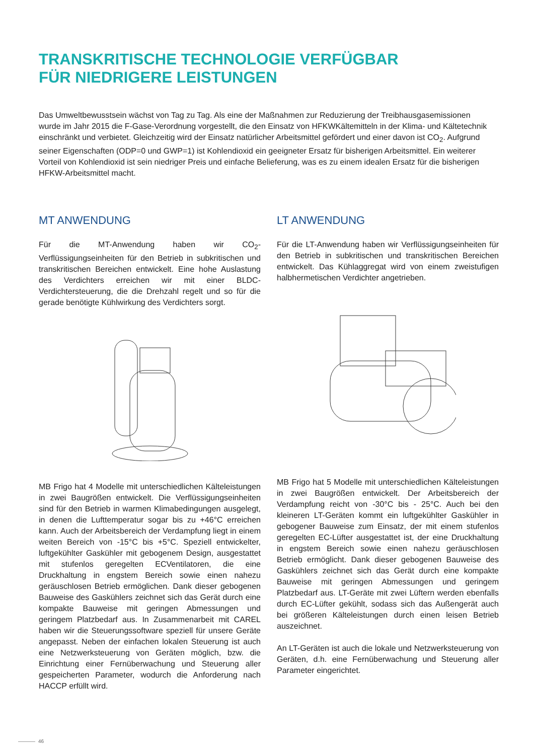TRANSKRITISCHE TECHNOLOGIE VERFÜGBAR
FÜR NIEDRIGERE LEISTUNGEN
Das Umweltbewusstsein wächst von Tag zu Tag. Als eine der Maßnahmen zur Reduzierung der Treibhausgasemissionen wurde im Jahr 2015 die F-Gase-Verordnung vorgestellt, die den Einsatz von HFKWKältemitteln in der Klima- und Kältetechnik einschränkt und verbietet. Gleichzeitig wird der Einsatz natürlicher Arbeitsmittel gefördert und einer davon ist CO<sub>2</sub>. Aufgrund seiner Eigenschaften (ODP=0 und GWP=1) ist Kohlendioxid ein geeigneter Ersatz für bisherigen Arbeitsmittel. Ein weiterer Vorteil von Kohlendioxid ist sein niedriger Preis und einfache Belieferung, was es zu einem idealen Ersatz für die bisherigen HFKW-Arbeitsmittel macht.
MT ANWENDUNG
Für die MT-Anwendung haben wir CO<sub>2</sub>- Verflüssigungseinheiten für den Betrieb in subkritischen und transkritischen Bereichen entwickelt. Eine hohe Auslastung des Verdichters erreichen wir mit einer BLDC-Verdichtersteuerung, die die Drehzahl regelt und so für die gerade benötigte Kühlwirkung des Verdichters sorgt.
MB Frigo hat 4 Modelle mit unterschiedlichen Kälteleistungen in zwei Baugrößen entwickelt. Die Verflüssigungseinheiten sind für den Betrieb in warmen Klimabedingungen ausgelegt, in denen die Lufttemperatur sogar bis zu +46°C erreichen kann. Auch der Arbeitsbereich der Verdampfung liegt in einem weiten Bereich von -15°C bis +5°C. Speziell entwickelter, luftgekühlter Gaskühler mit gebogenem Design, ausgestattet mit stufenlos geregelten ECVentilatoren, die eine Druckhaltung in engstem Bereich sowie einen nahezu geräuschlosen Betrieb ermöglichen. Dank dieser gebogenen Bauweise des Gaskühlers zeichnet sich das Gerät durch eine kompakte Bauweise mit geringen Abmessungen und geringem Platzbedarf aus. In Zusammenarbeit mit CAREL haben wir die Steuerungssoftware speziell für unsere Geräte angepasst. Neben der einfachen lokalen Steuerung ist auch eine Netzwerksteuerung von Geräten möglich, bzw. die Einrichtung einer Fernüberwachung und Steuerung aller gespeicherten Parameter, wodurch die Anforderung nach HACCP erfüllt wird.
LT ANWENDUNG
Für die LT-Anwendung haben wir Verflüssigungseinheiten für den Betrieb in subkritischen und transkritischen Bereichen entwickelt. Das Kühlaggregat wird von einem zweistufigen halbhermetischen Verdichter angetrieben.
MB Frigo hat 5 Modelle mit unterschiedlichen Kälteleistungen in zwei Baugrößen entwickelt. Der Arbeitsbereich der Verdampfung reicht von -30°C bis - 25°C. Auch bei den kleineren LT-Geräten kommt ein luftgekühlter Gaskühler in gebogener Bauweise zum Einsatz, der mit einem stufenlos geregelten EC-Lüfter ausgestattet ist, der eine Druckhaltung in engstem Bereich sowie einen nahezu geräuschlosen Betrieb ermöglicht. Dank dieser gebogenen Bauweise des Gaskühlers zeichnet sich das Gerät durch eine kompakte Bauweise mit geringen Abmessungen und geringem Platzbedarf aus. LT-Geräte mit zwei Lüftern werden ebenfalls durch EC-Lüfter gekühlt, sodass sich das Außengerät auch bei größeren Kälteleistungen durch einen leisen Betrieb auszeichnet.
An LT-Geräten ist auch die lokale und Netzwerksteuerung von Geräten, d.h. eine Fernüberwachung und Steuerung aller Parameter eingerichtet.
46